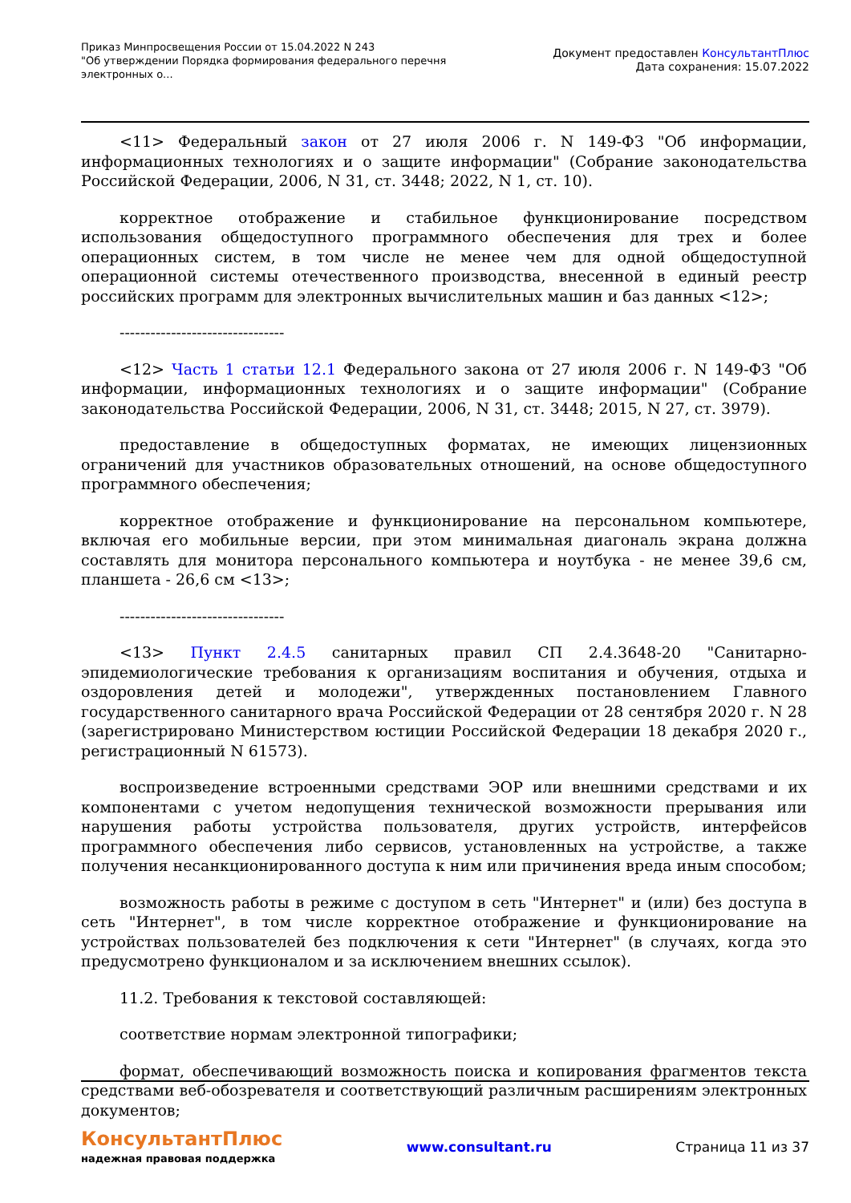Приказ Минпросвещения России от 15.04.2022 N 243
"Об утверждении Порядка формирования федерального перечня
электронных о...
Документ предоставлен КонсультантПлюс
Дата сохранения: 15.07.2022
<11> Федеральный закон от 27 июля 2006 г. N 149-ФЗ "Об информации, информационных технологиях и о защите информации" (Собрание законодательства Российской Федерации, 2006, N 31, ст. 3448; 2022, N 1, ст. 10).
корректное отображение и стабильное функционирование посредством использования общедоступного программного обеспечения для трех и более операционных систем, в том числе не менее чем для одной общедоступной операционной системы отечественного производства, внесенной в единый реестр российских программ для электронных вычислительных машин и баз данных <12>;
--------------------------------
<12> Часть 1 статьи 12.1 Федерального закона от 27 июля 2006 г. N 149-ФЗ "Об информации, информационных технологиях и о защите информации" (Собрание законодательства Российской Федерации, 2006, N 31, ст. 3448; 2015, N 27, ст. 3979).
предоставление в общедоступных форматах, не имеющих лицензионных ограничений для участников образовательных отношений, на основе общедоступного программного обеспечения;
корректное отображение и функционирование на персональном компьютере, включая его мобильные версии, при этом минимальная диагональ экрана должна составлять для монитора персонального компьютера и ноутбука - не менее 39,6 см, планшета - 26,6 см <13>;
--------------------------------
<13> Пункт 2.4.5 санитарных правил СП 2.4.3648-20 "Санитарно-эпидемиологические требования к организациям воспитания и обучения, отдыха и оздоровления детей и молодежи", утвержденных постановлением Главного государственного санитарного врача Российской Федерации от 28 сентября 2020 г. N 28 (зарегистрировано Министерством юстиции Российской Федерации 18 декабря 2020 г., регистрационный N 61573).
воспроизведение встроенными средствами ЭОР или внешними средствами и их компонентами с учетом недопущения технической возможности прерывания или нарушения работы устройства пользователя, других устройств, интерфейсов программного обеспечения либо сервисов, установленных на устройстве, а также получения несанкционированного доступа к ним или причинения вреда иным способом;
возможность работы в режиме с доступом в сеть "Интернет" и (или) без доступа в сеть "Интернет", в том числе корректное отображение и функционирование на устройствах пользователей без подключения к сети "Интернет" (в случаях, когда это предусмотрено функционалом и за исключением внешних ссылок).
11.2. Требования к текстовой составляющей:
соответствие нормам электронной типографики;
формат, обеспечивающий возможность поиска и копирования фрагментов текста средствами веб-обозревателя и соответствующий различным расширениям электронных документов;
КонсультантПлюс
надежная правовая поддержка
www.consultant.ru Страница 11 из 37